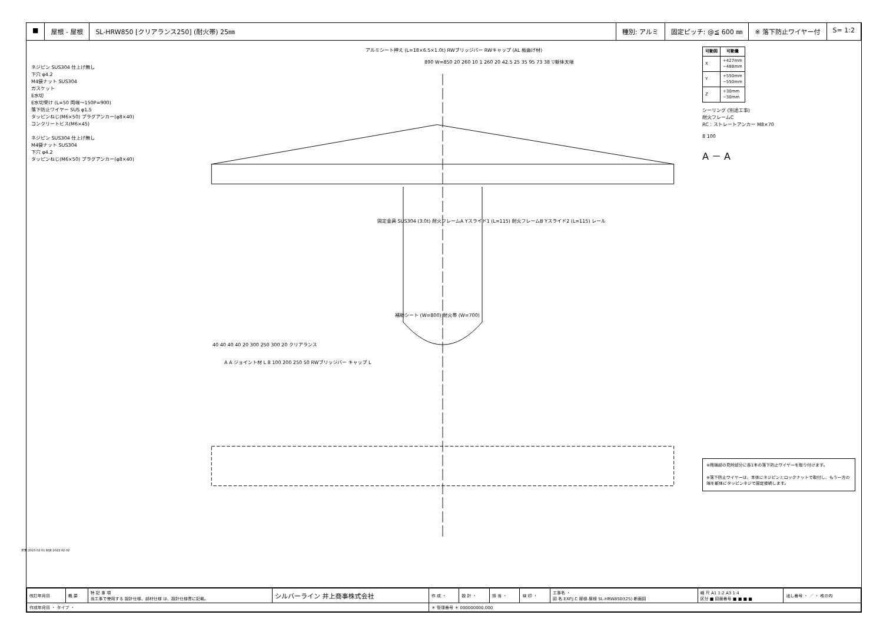■ 屋根 - 屋根 SL-HRW850 [クリアランス250] (耐火帯) 25㎜
種別: アルミ 固定ピッチ: @≦ 600 ㎜ ※ 落下防止ワイヤー付 S= 1:2
ネジピン SUS304 仕上げ無し
下穴 φ4.2
M4袋ナット SUS304
ガスケット
E水切
E水切受け (L=50 両端～150P=900)
落下防止ワイヤー SUS φ1.5
タッピンねじ(M6×50) プラグアンカー(φ8×40)
コンクリートビス(M6×45)
ネジピン SUS304 仕上げ無し
M4袋ナット SUS304
下穴 φ4.2
タッピンねじ(M6×50) プラグアンカー(φ8×40)
アルミシート押え (L=18×6.5×1.0t) RWブリッジバー RWキャップ (AL 板曲げ材)
890 W=850 20 260 10 1 260 20 42.5 25 35 95 73 38 ▽躯体天端
固定金具 SUS304 (3.0t) 耐火フレームA Yスライド1 (L=115) 耐火フレームB Yスライド2 (L=115) レール
補助シート (W=800) 耐火帯 (W=700)
40 40 40 40 20 300 250 300 20 クリアランス
A A ジョイント材 L 8 100 200 250 50 RWブリッジバー キャップ L
| 可動図 | 可動量 |
| --- | --- |
| X | +427mm −488mm |
| Y | +550mm −550mm |
| Z | +30mm −30mm |
シーリング (別途工事)
耐火フレームC
RC：ストレートアンカー M8×70
8 100
A － A
※両端部の見附部分に各1本の落下防止ワイヤーを取り付けます。
※落下防止ワイヤーは、本体にネジピンとロックナットで取付し、もう一方の端を躯体にタッピンネジで固定接続します。
| 改訂年月日 | 概 要 | 特 記 事 項 当工事で使用する 設計仕様、部材仕様 は、設計仕様書に記載。 | シルバーライン 井上商事株式会社 | 作 成 ・ | 設 計 ・ | 担 当 ・ | 検 印 ・ | 工事名 ・ 図 名 EXP.J.C 屋根-屋根 SL-HRW850(t25) 断面図 | 縮 尺 A1 1:2 A3 1:4 区分 ■ 図面番号 ■ ■ ■ ■ | 通し番号 ・ ／ ・ 枚の内 |
| 作成年月日 ・ タイプ ・ | | | | ＊ 管理番号 ＊ 000000000.000 | | | | | | |
変更:2023.02.01 制定:2022.02.02